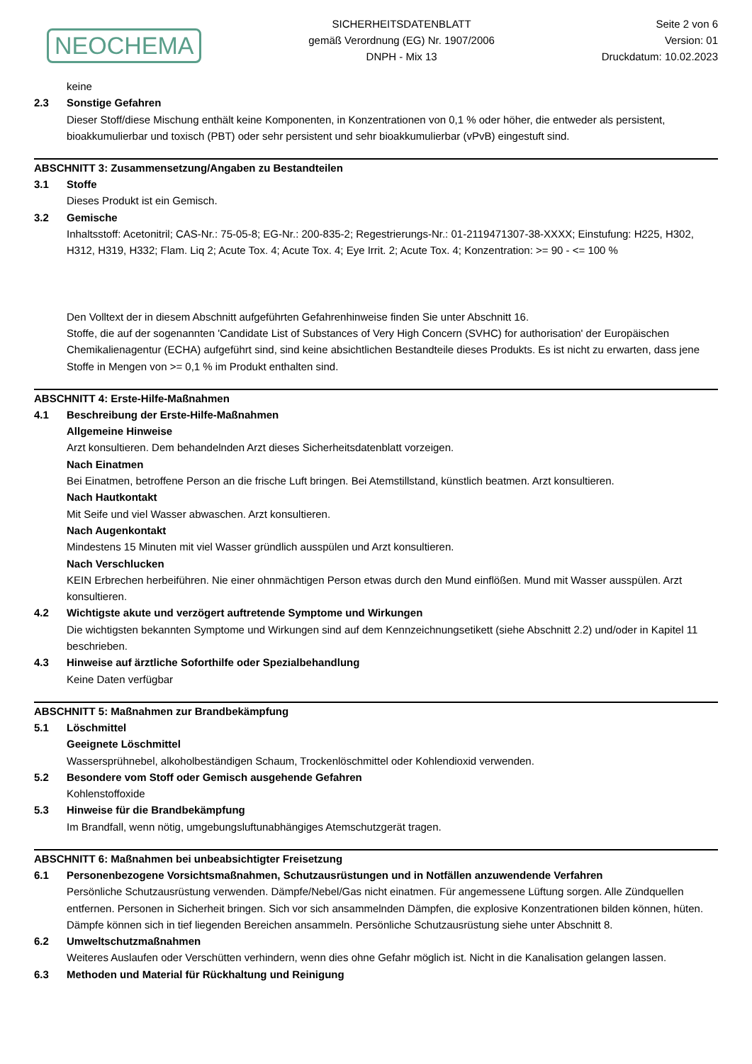NEOCHEMA
SICHERHEITSDATENBLATT
gemäß Verordnung (EG) Nr. 1907/2006
DNPH - Mix 13
Seite 2 von 6
Version: 01
Druckdatum: 10.02.2023
keine
2.3 Sonstige Gefahren
Dieser Stoff/diese Mischung enthält keine Komponenten, in Konzentrationen von 0,1 % oder höher, die entweder als persistent, bioakkumulierbar und toxisch (PBT) oder sehr persistent und sehr bioakkumulierbar (vPvB) eingestuft sind.
ABSCHNITT 3: Zusammensetzung/Angaben zu Bestandteilen
3.1 Stoffe
Dieses Produkt ist ein Gemisch.
3.2 Gemische
Inhaltsstoff: Acetonitril; CAS-Nr.: 75-05-8; EG-Nr.: 200-835-2; Regestrierungs-Nr.: 01-2119471307-38-XXXX; Einstufung: H225, H302, H312, H319, H332; Flam. Liq 2; Acute Tox. 4; Acute Tox. 4; Eye Irrit. 2; Acute Tox. 4; Konzentration: >= 90 - <= 100 %
Den Volltext der in diesem Abschnitt aufgeführten Gefahrenhinweise finden Sie unter Abschnitt 16.
Stoffe, die auf der sogenannten 'Candidate List of Substances of Very High Concern (SVHC) for authorisation' der Europäischen Chemikalienagentur (ECHA) aufgeführt sind, sind keine absichtlichen Bestandteile dieses Produkts. Es ist nicht zu erwarten, dass jene Stoffe in Mengen von >= 0,1 % im Produkt enthalten sind.
ABSCHNITT 4: Erste-Hilfe-Maßnahmen
4.1 Beschreibung der Erste-Hilfe-Maßnahmen
Allgemeine Hinweise
Arzt konsultieren. Dem behandelnden Arzt dieses Sicherheitsdatenblatt vorzeigen.
Nach Einatmen
Bei Einatmen, betroffene Person an die frische Luft bringen. Bei Atemstillstand, künstlich beatmen. Arzt konsultieren.
Nach Hautkontakt
Mit Seife und viel Wasser abwaschen. Arzt konsultieren.
Nach Augenkontakt
Mindestens 15 Minuten mit viel Wasser gründlich ausspülen und Arzt konsultieren.
Nach Verschlucken
KEIN Erbrechen herbeiführen. Nie einer ohnmächtigen Person etwas durch den Mund einflößen. Mund mit Wasser ausspülen. Arzt konsultieren.
4.2 Wichtigste akute und verzögert auftretende Symptome und Wirkungen
Die wichtigsten bekannten Symptome und Wirkungen sind auf dem Kennzeichnungsetikett (siehe Abschnitt 2.2) und/oder in Kapitel 11 beschrieben.
4.3 Hinweise auf ärztliche Soforthilfe oder Spezialbehandlung
Keine Daten verfügbar
ABSCHNITT 5: Maßnahmen zur Brandbekämpfung
5.1 Löschmittel
Geeignete Löschmittel
Wassersprühnebel, alkoholbeständigen Schaum, Trockenlöschmittel oder Kohlendioxid verwenden.
5.2 Besondere vom Stoff oder Gemisch ausgehende Gefahren
Kohlenstoffoxide
5.3 Hinweise für die Brandbekämpfung
Im Brandfall, wenn nötig, umgebungsluftunabhängiges Atemschutzgerät tragen.
ABSCHNITT 6: Maßnahmen bei unbeabsichtigter Freisetzung
6.1 Personenbezogene Vorsichtsmaßnahmen, Schutzausrüstungen und in Notfällen anzuwendende Verfahren
Persönliche Schutzausrüstung verwenden. Dämpfe/Nebel/Gas nicht einatmen. Für angemessene Lüftung sorgen. Alle Zündquellen entfernen. Personen in Sicherheit bringen. Sich vor sich ansammelnden Dämpfen, die explosive Konzentrationen bilden können, hüten. Dämpfe können sich in tief liegenden Bereichen ansammeln. Persönliche Schutzausrüstung siehe unter Abschnitt 8.
6.2 Umweltschutzmaßnahmen
Weiteres Auslaufen oder Verschütten verhindern, wenn dies ohne Gefahr möglich ist. Nicht in die Kanalisation gelangen lassen.
6.3 Methoden und Material für Rückhaltung und Reinigung